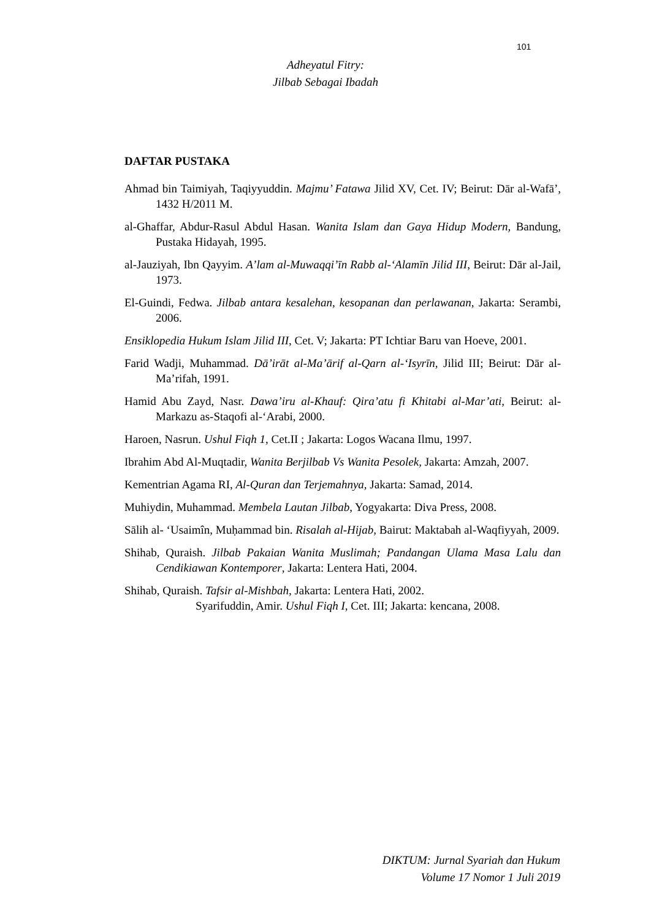101
Adheyatul Fitry:
Jilbab Sebagai Ibadah
DAFTAR PUSTAKA
Ahmad bin Taimiyah, Taqiyyuddin. Majmu’ Fatawa Jilid XV, Cet. IV; Beirut: Dār al-Wafā’, 1432 H/2011 M.
al-Ghaffar, Abdur-Rasul Abdul Hasan. Wanita Islam dan Gaya Hidup Modern, Bandung, Pustaka Hidayah, 1995.
al-Jauziyah, Ibn Qayyim. A’lam al-Muwaqqi’īn Rabb al-‘Alamīn Jilid III, Beirut: Dār al-Jail, 1973.
El-Guindi, Fedwa. Jilbab antara kesalehan, kesopanan dan perlawanan, Jakarta: Serambi, 2006.
Ensiklopedia Hukum Islam Jilid III, Cet. V; Jakarta: PT Ichtiar Baru van Hoeve, 2001.
Farid Wadji, Muhammad. Dā’irāt al-Ma’ārif al-Qarn al-‘Isyrīn, Jilid III; Beirut: Dār al-Ma’rifah, 1991.
Hamid Abu Zayd, Nasr. Dawa’iru al-Khauf: Qira’atu fi Khitabi al-Mar’ati, Beirut: al-Markazu as-Staqofi al-‘Arabi, 2000.
Haroen, Nasrun. Ushul Fiqh 1, Cet.II ; Jakarta: Logos Wacana Ilmu, 1997.
Ibrahim Abd Al-Muqtadir, Wanita Berjilbab Vs Wanita Pesolek, Jakarta: Amzah, 2007.
Kementrian Agama RI, Al-Quran dan Terjemahnya, Jakarta: Samad, 2014.
Muhiydin, Muhammad. Membela Lautan Jilbab, Yogyakarta: Diva Press, 2008.
Sālih al- ‘Usaimîn, Muḥammad bin. Risalah al-Hijab, Bairut: Maktabah al-Waqfiyyah, 2009.
Shihab, Quraish. Jilbab Pakaian Wanita Muslimah; Pandangan Ulama Masa Lalu dan Cendikiawan Kontemporer, Jakarta: Lentera Hati, 2004.
Shihab, Quraish. Tafsir al-Mishbah, Jakarta: Lentera Hati, 2002.
Syarifuddin, Amir. Ushul Fiqh I, Cet. III; Jakarta: kencana, 2008.
DIKTUM: Jurnal Syariah dan Hukum
Volume 17 Nomor 1 Juli 2019